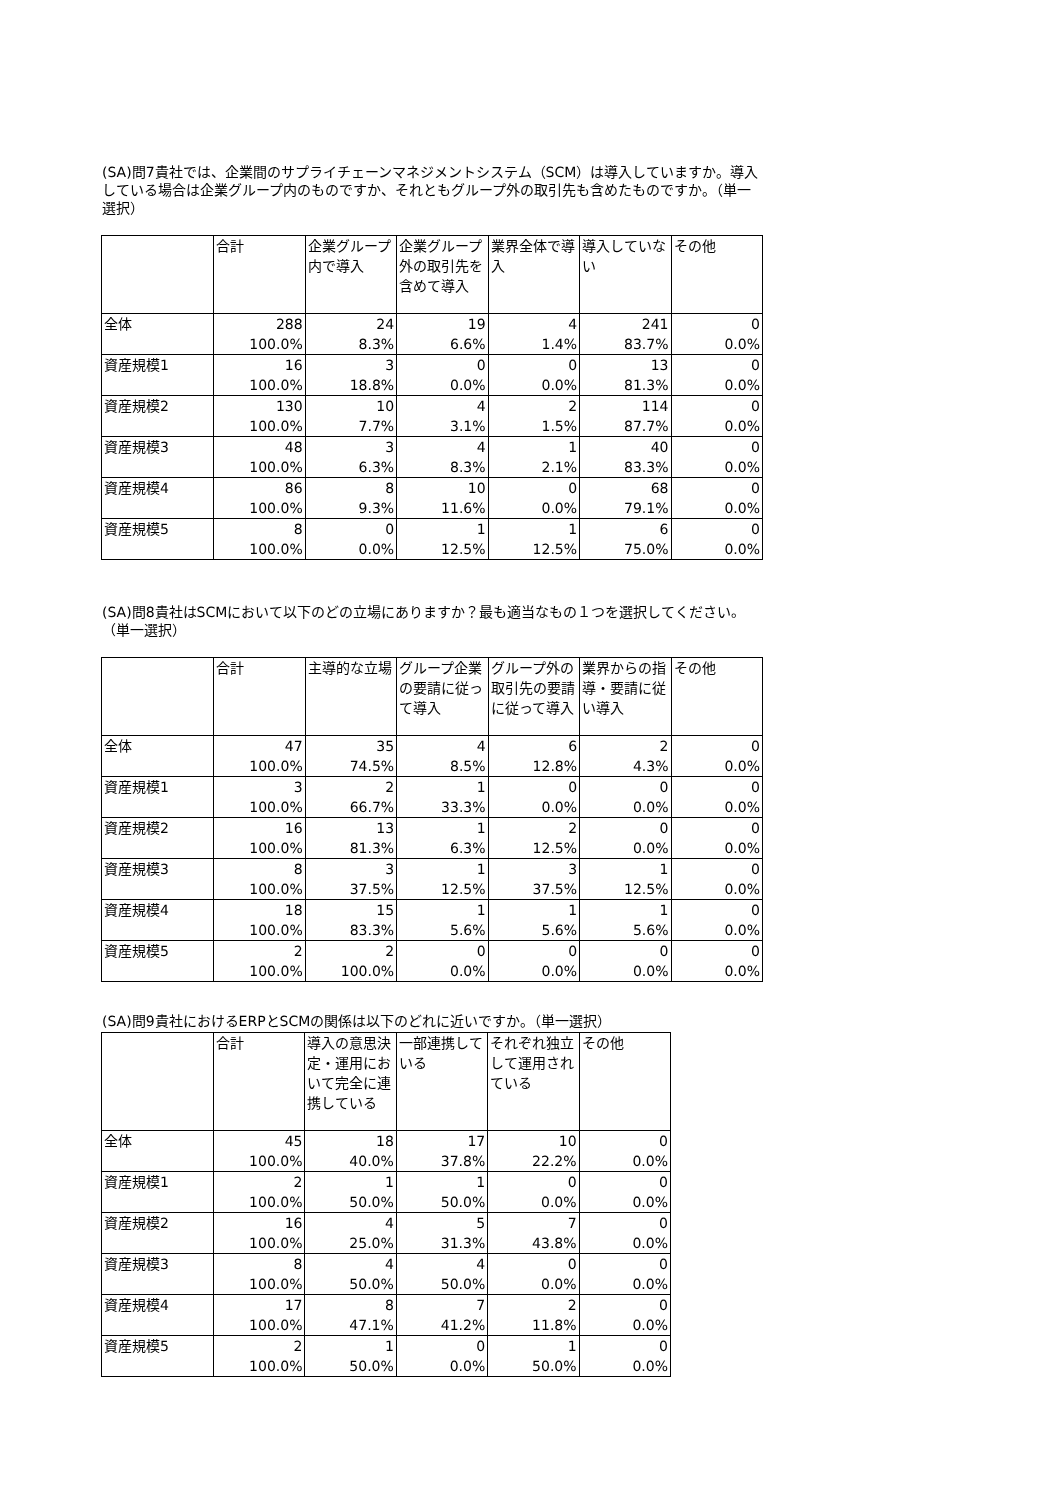(SA)問7貴社では、企業間のサプライチェーンマネジメントシステム（SCM）は導入していますか。導入している場合は企業グループ内のものですか、それともグループ外の取引先も含めたものですか。（単一選択）
| | 合計 | 企業グループ内で導入 | 企業グループ外の取引先を含めて導入 | 業界全体で導入 | 導入していない | その他 |
| --- | --- | --- | --- | --- | --- | --- |
| 全体 | 288 100.0% | 24 8.3% | 19 6.6% | 4 1.4% | 241 83.7% | 0 0.0% |
| 資産規模1 | 16 100.0% | 3 18.8% | 0 0.0% | 0 0.0% | 13 81.3% | 0 0.0% |
| 資産規模2 | 130 100.0% | 10 7.7% | 4 3.1% | 2 1.5% | 114 87.7% | 0 0.0% |
| 資産規模3 | 48 100.0% | 3 6.3% | 4 8.3% | 1 2.1% | 40 83.3% | 0 0.0% |
| 資産規模4 | 86 100.0% | 8 9.3% | 10 11.6% | 0 0.0% | 68 79.1% | 0 0.0% |
| 資産規模5 | 8 100.0% | 0 0.0% | 1 12.5% | 1 12.5% | 6 75.0% | 0 0.0% |
(SA)問8貴社はSCMにおいて以下のどの立場にありますか？最も適当なもの１つを選択してください。（単一選択）
| | 合計 | 主導的な立場 | グループ企業の要請に従って導入 | グループ外の取引先の要請に従って導入 | 業界からの指導・要請に従い導入 | その他 |
| --- | --- | --- | --- | --- | --- | --- |
| 全体 | 47 100.0% | 35 74.5% | 4 8.5% | 6 12.8% | 2 4.3% | 0 0.0% |
| 資産規模1 | 3 100.0% | 2 66.7% | 1 33.3% | 0 0.0% | 0 0.0% | 0 0.0% |
| 資産規模2 | 16 100.0% | 13 81.3% | 1 6.3% | 2 12.5% | 0 0.0% | 0 0.0% |
| 資産規模3 | 8 100.0% | 3 37.5% | 1 12.5% | 3 37.5% | 1 12.5% | 0 0.0% |
| 資産規模4 | 18 100.0% | 15 83.3% | 1 5.6% | 1 5.6% | 1 5.6% | 0 0.0% |
| 資産規模5 | 2 100.0% | 2 100.0% | 0 0.0% | 0 0.0% | 0 0.0% | 0 0.0% |
(SA)問9貴社におけるERPとSCMの関係は以下のどれに近いですか。（単一選択）
| | 合計 | 導入の意思決定・運用において完全に連携している | 一部連携している | それぞれ独立して運用されている | その他 |
| --- | --- | --- | --- | --- | --- |
| 全体 | 45 100.0% | 18 40.0% | 17 37.8% | 10 22.2% | 0 0.0% |
| 資産規模1 | 2 100.0% | 1 50.0% | 1 50.0% | 0 0.0% | 0 0.0% |
| 資産規模2 | 16 100.0% | 4 25.0% | 5 31.3% | 7 43.8% | 0 0.0% |
| 資産規模3 | 8 100.0% | 4 50.0% | 4 50.0% | 0 0.0% | 0 0.0% |
| 資産規模4 | 17 100.0% | 8 47.1% | 7 41.2% | 2 11.8% | 0 0.0% |
| 資産規模5 | 2 100.0% | 1 50.0% | 0 0.0% | 1 50.0% | 0 0.0% |